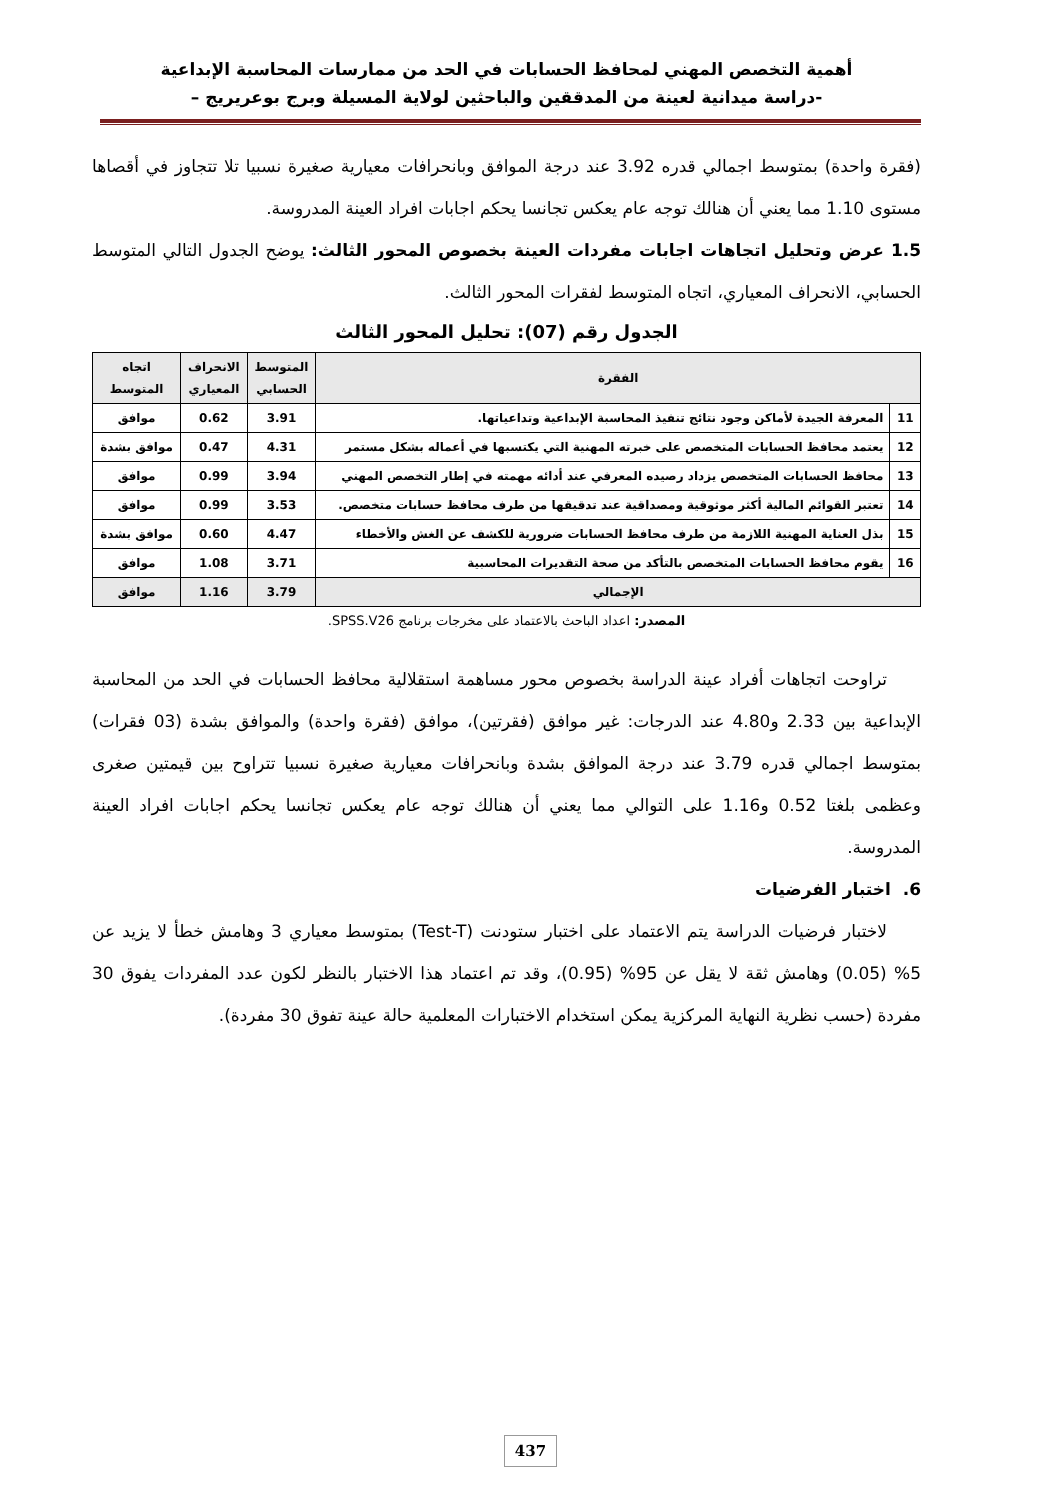أهمية التخصص المهني لمحافظ الحسابات في الحد من ممارسات المحاسبة الإبداعية
-دراسة ميدانية لعينة من المدققين والباحثين لولاية المسيلة وبرج بوعريريج –
(فقرة واحدة) بمتوسط اجمالي قدره 3.92 عند درجة الموافق وبانحرافات معيارية صغيرة نسبيا تلا تتجاوز في أقصاها مستوى 1.10 مما يعني أن هنالك توجه عام يعكس تجانسا يحكم اجابات افراد العينة المدروسة.
1.5 عرض وتحليل اتجاهات اجابات مفردات العينة بخصوص المحور الثالث: يوضح الجدول التالي المتوسط الحسابي، الانحراف المعياري، اتجاه المتوسط لفقرات المحور الثالث.
الجدول رقم (07): تحليل المحور الثالث
| الفقرة | | المتوسط الحسابي | الانحراف المعياري | اتجاه المتوسط |
| --- | --- | --- | --- | --- |
| 11 | المعرفة الجيدة لأماكن وجود نتائج تنفيذ المحاسبة الإبداعية وتداعياتها. | 3.91 | 0.62 | موافق |
| 12 | يعتمد محافظ الحسابات المتخصص على خبرته المهنية التي يكتسبها في أعماله بشكل مستمر | 4.31 | 0.47 | موافق بشدة |
| 13 | محافظ الحسابات المتخصص يزداد رصيده المعرفي عند أدائه مهمته في إطار التخصص المهني | 3.94 | 0.99 | موافق |
| 14 | تعتبر القوائم المالية أكثر موثوقية ومصداقية عند تدقيقها من طرف محافظ حسابات متخصص. | 3.53 | 0.99 | موافق |
| 15 | بذل العناية المهنية اللازمة من طرف محافظ الحسابات ضرورية للكشف عن الغش والأخطاء | 4.47 | 0.60 | موافق بشدة |
| 16 | يقوم محافظ الحسابات المتخصص بالتأكد من صحة التقديرات المحاسبية | 3.71 | 1.08 | موافق |
| الإجمالي | | 3.79 | 1.16 | موافق |
المصدر: اعداد الباحث بالاعتماد على مخرجات برنامج SPSS.V26.
  تراوحت اتجاهات أفراد عينة الدراسة بخصوص محور مساهمة استقلالية محافظ الحسابات في الحد من المحاسبة الإبداعية بين 2.33 و4.80 عند الدرجات: غير موافق (فقرتين)، موافق (فقرة واحدة) والموافق بشدة (03 فقرات) بمتوسط اجمالي قدره 3.79 عند درجة الموافق بشدة وبانحرافات معيارية صغيرة نسبيا تتراوح بين قيمتين صغرى وعظمى بلغتا 0.52 و1.16 على التوالي مما يعني أن هنالك توجه عام يعكس تجانسا يحكم اجابات افراد العينة المدروسة.
6. اختبار الفرضيات
  لاختبار فرضيات الدراسة يتم الاعتماد على اختبار ستودنت (Test-T) بمتوسط معياري 3 وهامش خطأ لا يزيد عن 5% (0.05) وهامش ثقة لا يقل عن 95% (0.95)، وقد تم اعتماد هذا الاختبار بالنظر لكون عدد المفردات يفوق 30 مفردة (حسب نظرية النهاية المركزية يمكن استخدام الاختبارات المعلمية حالة عينة تفوق 30 مفردة).
437